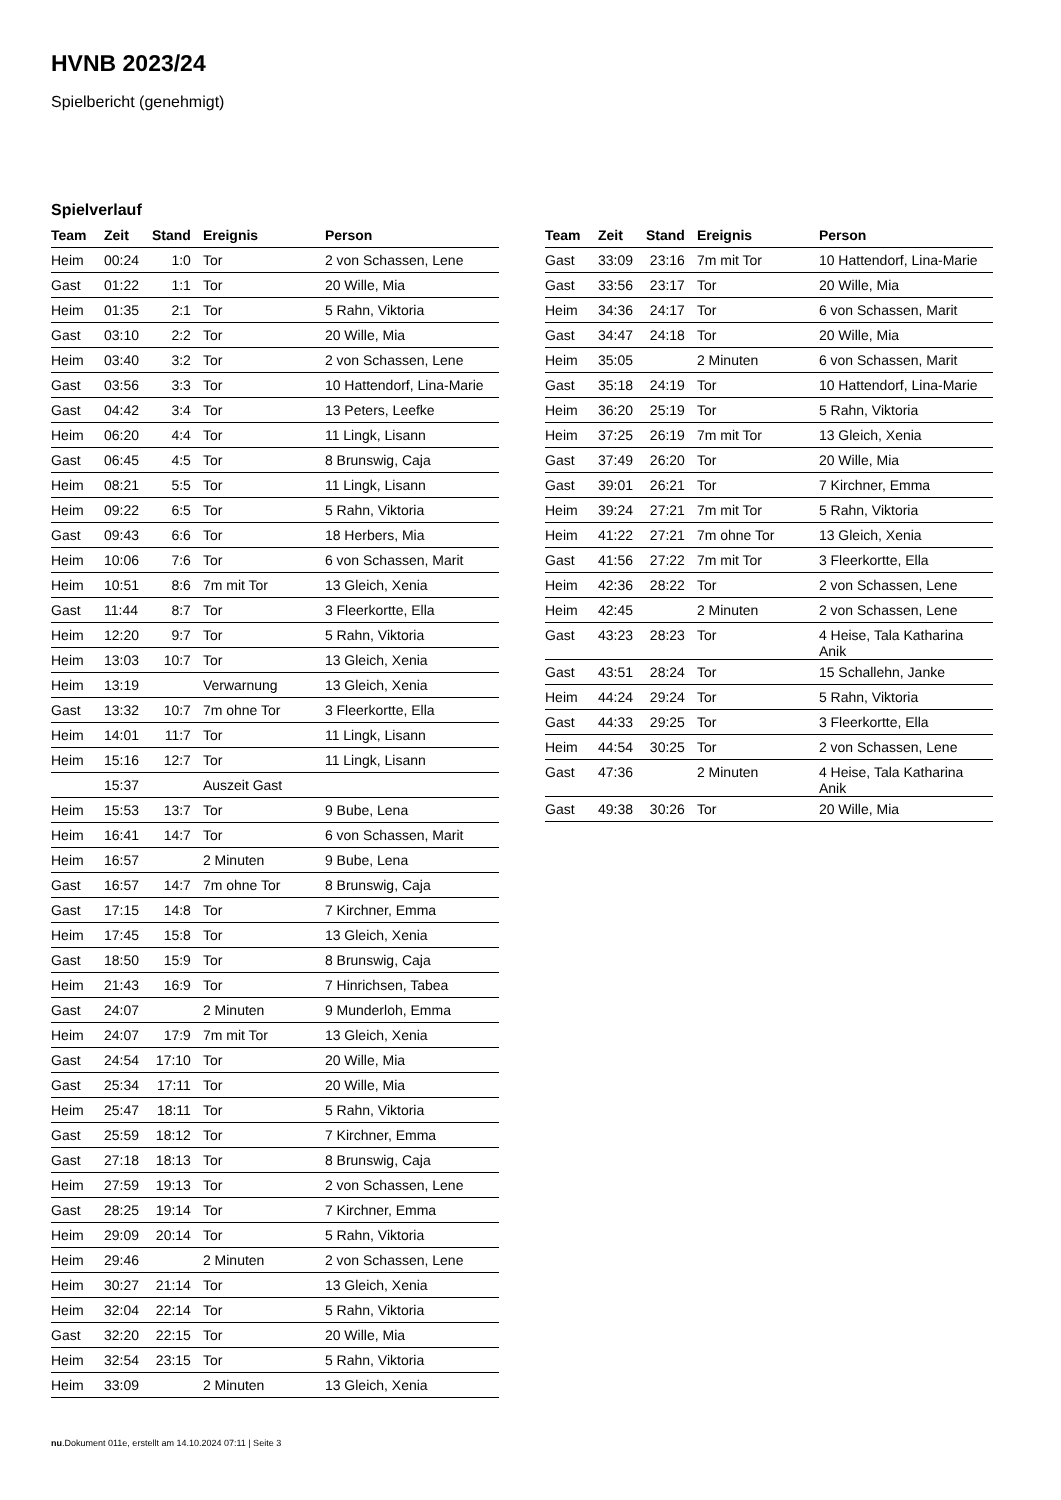HVNB 2023/24
Spielbericht (genehmigt)
Spielverlauf
| Team | Zeit | Stand | Ereignis | Person |
| --- | --- | --- | --- | --- |
| Heim | 00:24 | 1:0 | Tor | 2 von Schassen, Lene |
| Gast | 01:22 | 1:1 | Tor | 20 Wille, Mia |
| Heim | 01:35 | 2:1 | Tor | 5 Rahn, Viktoria |
| Gast | 03:10 | 2:2 | Tor | 20 Wille, Mia |
| Heim | 03:40 | 3:2 | Tor | 2 von Schassen, Lene |
| Gast | 03:56 | 3:3 | Tor | 10 Hattendorf, Lina-Marie |
| Gast | 04:42 | 3:4 | Tor | 13 Peters, Leefke |
| Heim | 06:20 | 4:4 | Tor | 11 Lingk, Lisann |
| Gast | 06:45 | 4:5 | Tor | 8 Brunswig, Caja |
| Heim | 08:21 | 5:5 | Tor | 11 Lingk, Lisann |
| Heim | 09:22 | 6:5 | Tor | 5 Rahn, Viktoria |
| Gast | 09:43 | 6:6 | Tor | 18 Herbers, Mia |
| Heim | 10:06 | 7:6 | Tor | 6 von Schassen, Marit |
| Heim | 10:51 | 8:6 | 7m mit Tor | 13 Gleich, Xenia |
| Gast | 11:44 | 8:7 | Tor | 3 Fleerkortte, Ella |
| Heim | 12:20 | 9:7 | Tor | 5 Rahn, Viktoria |
| Heim | 13:03 | 10:7 | Tor | 13 Gleich, Xenia |
| Heim | 13:19 | | Verwarnung | 13 Gleich, Xenia |
| Gast | 13:32 | 10:7 | 7m ohne Tor | 3 Fleerkortte, Ella |
| Heim | 14:01 | 11:7 | Tor | 11 Lingk, Lisann |
| Heim | 15:16 | 12:7 | Tor | 11 Lingk, Lisann |
| | 15:37 | | Auszeit Gast | |
| Heim | 15:53 | 13:7 | Tor | 9 Bube, Lena |
| Heim | 16:41 | 14:7 | Tor | 6 von Schassen, Marit |
| Heim | 16:57 | | 2 Minuten | 9 Bube, Lena |
| Gast | 16:57 | 14:7 | 7m ohne Tor | 8 Brunswig, Caja |
| Gast | 17:15 | 14:8 | Tor | 7 Kirchner, Emma |
| Heim | 17:45 | 15:8 | Tor | 13 Gleich, Xenia |
| Gast | 18:50 | 15:9 | Tor | 8 Brunswig, Caja |
| Heim | 21:43 | 16:9 | Tor | 7 Hinrichsen, Tabea |
| Gast | 24:07 | | 2 Minuten | 9 Munderloh, Emma |
| Heim | 24:07 | 17:9 | 7m mit Tor | 13 Gleich, Xenia |
| Gast | 24:54 | 17:10 | Tor | 20 Wille, Mia |
| Gast | 25:34 | 17:11 | Tor | 20 Wille, Mia |
| Heim | 25:47 | 18:11 | Tor | 5 Rahn, Viktoria |
| Gast | 25:59 | 18:12 | Tor | 7 Kirchner, Emma |
| Gast | 27:18 | 18:13 | Tor | 8 Brunswig, Caja |
| Heim | 27:59 | 19:13 | Tor | 2 von Schassen, Lene |
| Gast | 28:25 | 19:14 | Tor | 7 Kirchner, Emma |
| Heim | 29:09 | 20:14 | Tor | 5 Rahn, Viktoria |
| Heim | 29:46 | | 2 Minuten | 2 von Schassen, Lene |
| Heim | 30:27 | 21:14 | Tor | 13 Gleich, Xenia |
| Heim | 32:04 | 22:14 | Tor | 5 Rahn, Viktoria |
| Gast | 32:20 | 22:15 | Tor | 20 Wille, Mia |
| Heim | 32:54 | 23:15 | Tor | 5 Rahn, Viktoria |
| Heim | 33:09 | | 2 Minuten | 13 Gleich, Xenia |
| Team | Zeit | Stand | Ereignis | Person |
| --- | --- | --- | --- | --- |
| Gast | 33:09 | 23:16 | 7m mit Tor | 10 Hattendorf, Lina-Marie |
| Gast | 33:56 | 23:17 | Tor | 20 Wille, Mia |
| Heim | 34:36 | 24:17 | Tor | 6 von Schassen, Marit |
| Gast | 34:47 | 24:18 | Tor | 20 Wille, Mia |
| Heim | 35:05 | | 2 Minuten | 6 von Schassen, Marit |
| Gast | 35:18 | 24:19 | Tor | 10 Hattendorf, Lina-Marie |
| Heim | 36:20 | 25:19 | Tor | 5 Rahn, Viktoria |
| Heim | 37:25 | 26:19 | 7m mit Tor | 13 Gleich, Xenia |
| Gast | 37:49 | 26:20 | Tor | 20 Wille, Mia |
| Gast | 39:01 | 26:21 | Tor | 7 Kirchner, Emma |
| Heim | 39:24 | 27:21 | 7m mit Tor | 5 Rahn, Viktoria |
| Heim | 41:22 | 27:21 | 7m ohne Tor | 13 Gleich, Xenia |
| Gast | 41:56 | 27:22 | 7m mit Tor | 3 Fleerkortte, Ella |
| Heim | 42:36 | 28:22 | Tor | 2 von Schassen, Lene |
| Heim | 42:45 | | 2 Minuten | 2 von Schassen, Lene |
| Gast | 43:23 | 28:23 | Tor | 4 Heise, Tala Katharina Anik |
| Gast | 43:51 | 28:24 | Tor | 15 Schallehn, Janke |
| Heim | 44:24 | 29:24 | Tor | 5 Rahn, Viktoria |
| Gast | 44:33 | 29:25 | Tor | 3 Fleerkortte, Ella |
| Heim | 44:54 | 30:25 | Tor | 2 von Schassen, Lene |
| Gast | 47:36 | | 2 Minuten | 4 Heise, Tala Katharina Anik |
| Gast | 49:38 | 30:26 | Tor | 20 Wille, Mia |
nu.Dokument 011e, erstellt am 14.10.2024 07:11 | Seite 3